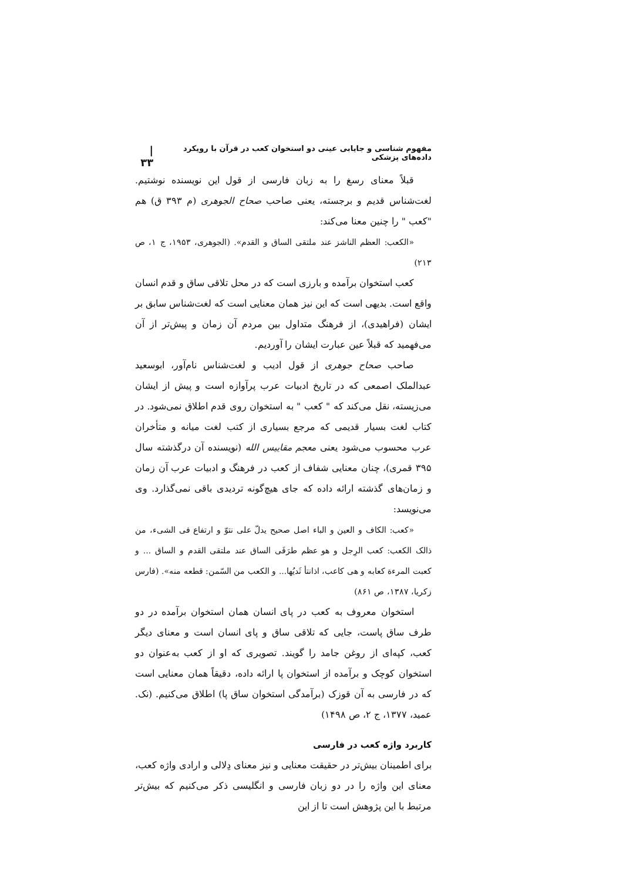مفهوم شناسی و جایابی عینی دو استخوان کعب در قرآن با رویکرد داده‌های پزشکی | ۳۳
قبلاً معنای رسغ را به زبان فارسی از قول این نویسنده نوشتیم. لغت‌شناس قدیم و برجسته، یعنی صاحب صحاح الجوهری (م ۳۹۳ ق) هم "کعب " را چنین معنا می‌کند:
«الکعب: العظم الناشز عند ملتقی الساق و القدم». (الجوهری، ۱۹۵۳، ج ۱، ص ۲۱۳)
کعب استخوان برآمده و بارزی است که در محل تلاقی ساق و قدم انسان واقع است. بدیهی است که این نیز همان معنایی است که لغت‌شناس سابق بر ایشان (فراهیدی)، از فرهنگ متداول بین مردم آن زمان و پیش‌تر از آن می‌فهمید که قبلاً عین عبارت ایشان را آوردیم.
صاحب صحاح جوهری از قول ادیب و لغت‌شناس نام‌آور، ابوسعید عبدالملک اصمعی که در تاریخ ادبیات عرب پرآوازه است و پیش از ایشان می‌زیسته، نقل می‌کند که " کعب " به استخوان روی قدم اطلاق نمی‌شود. در کتاب لغت بسیار قدیمی که مرجع بسیاری از کتب لغت میانه و متأخران عرب محسوب می‌شود یعنی معجم مقاییس الله (نویسنده آن درگذشته سال ۳۹۵ قمری)، چنان معنایی شفاف از کعب در فرهنگ و ادبیات عرب آن زمان و زمان‌های گذشته ارائه داده که جای هیچ‌گونه تردیدی باقی نمی‌گذارد. وی می‌نویسد:
«کعب: الکاف و العین و الباء اصل صحیح یدلّ علی نتوّ و ارتفاع فی الشیء، من ذالک الکعب: کعب الرِجل و هو عظم طرَفَی الساق عند ملتقی القدم و الساق ... و کعبت المرءة کعابه و هی کاعب، اذانتأ ثَدیُها... و الکعب من السّمن: قطعه منه». (فارس زکریا، ۱۳۸۷، ص ۸۶۱)
استخوان معروف به کعب در پای انسان همان استخوان برآمده در دو طرف ساق پاست، جایی که تلاقی ساق و پای انسان است و معنای دیگر کعب، کپه‌ای از روغن جامد را گویند. تصویری که او از کعب به‌عنوان دو استخوان کوچک و برآمده از استخوان پا ارائه داده، دقیقاً همان معنایی است که در فارسی به آن قوزک (برآمدگی استخوان ساق پا) اطلاق می‌کنیم. (نک. عمید، ۱۳۷۷، ج ۲، ص ۱۴۹۸)
کاربرد واژه کعب در فارسی
برای اطمینان بیش‌تر در حقیقت معنایی و نیز معنای دِلالی و ارادی واژه کعب، معنای این واژه را در دو زبان فارسی و انگلیسی ذکر می‌کنیم که بیش‌تر مرتبط با این پژوهش است تا از این